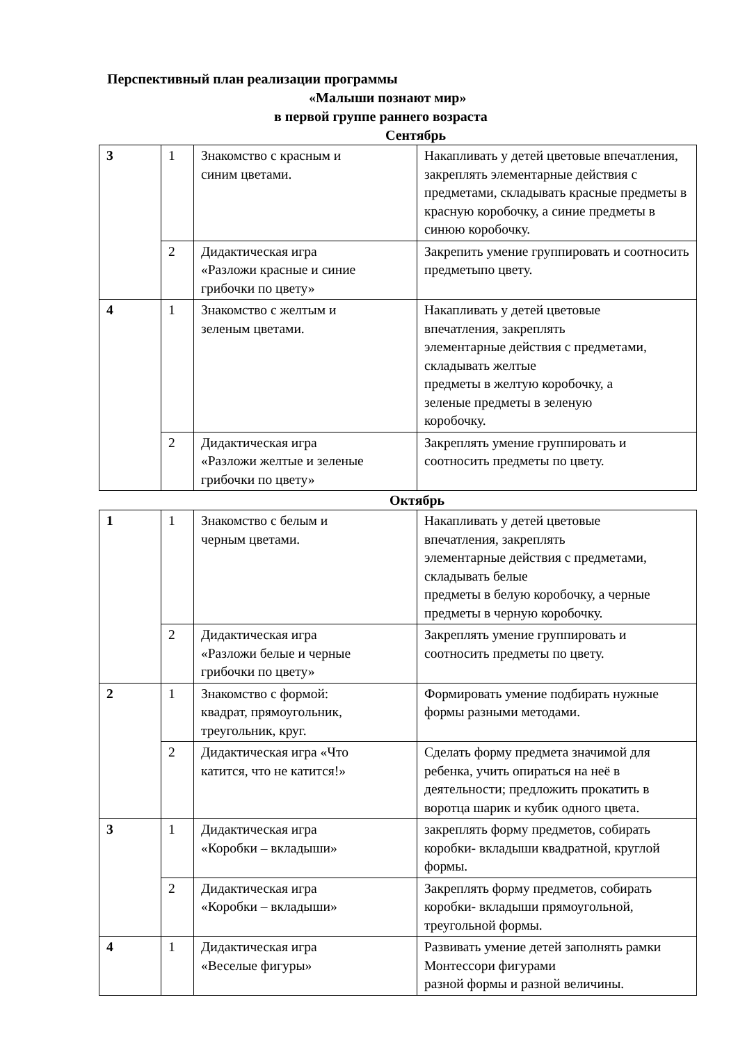Перспективный план реализации программы
«Малыши познают мир»
в первой группе раннего возраста
Сентябрь
| 3 | 1 | Знакомство с красным и синим цветами. | Накапливать у детей цветовые впечатления, закреплять элементарные действия с предметами, складывать красные предметы в красную коробочку, а синие предметы в синюю коробочку. |
| | 2 | Дидактическая игра «Разложи красные и синие грибочки по цвету» | Закрепить умение группировать и соотносить предметыпо цвету. |
| 4 | 1 | Знакомство с желтым и зеленым цветами. | Накапливать у детей цветовые впечатления, закреплять элементарные действия с предметами, складывать желтые предметы в желтую коробочку, а зеленые предметы в зеленую коробочку. |
| | 2 | Дидактическая игра «Разложи желтые и зеленые грибочки по цвету» | Закреплять умение группировать и соотносить предметы по цвету. |
Октябрь
| 1 | 1 | Знакомство с белым и черным цветами. | Накапливать у детей цветовые впечатления, закреплять элементарные действия с предметами, складывать белые предметы в белую коробочку, а черные предметы в черную коробочку. |
| | 2 | Дидактическая игра «Разложи белые и черные грибочки по цвету» | Закреплять умение группировать и соотносить предметы по цвету. |
| 2 | 1 | Знакомство с формой: квадрат, прямоугольник, треугольник, круг. | Формировать умение подбирать нужные формы разными методами. |
| | 2 | Дидактическая игра «Что катится, что не катится!» | Сделать форму предмета значимой для ребенка, учить опираться на неё в деятельности; предложить прокатить в воротца шарик и кубик одного цвета. |
| 3 | 1 | Дидактическая игра «Коробки – вкладыши» | закреплять форму предметов, собирать коробки- вкладыши квадратной, круглой формы. |
| | 2 | Дидактическая игра «Коробки – вкладыши» | Закреплять форму предметов, собирать коробки- вкладыши прямоугольной, треугольной формы. |
| 4 | 1 | Дидактическая игра «Веселые фигуры» | Развивать умение детей заполнять рамки Монтессори фигурами разной формы и разной величины. |